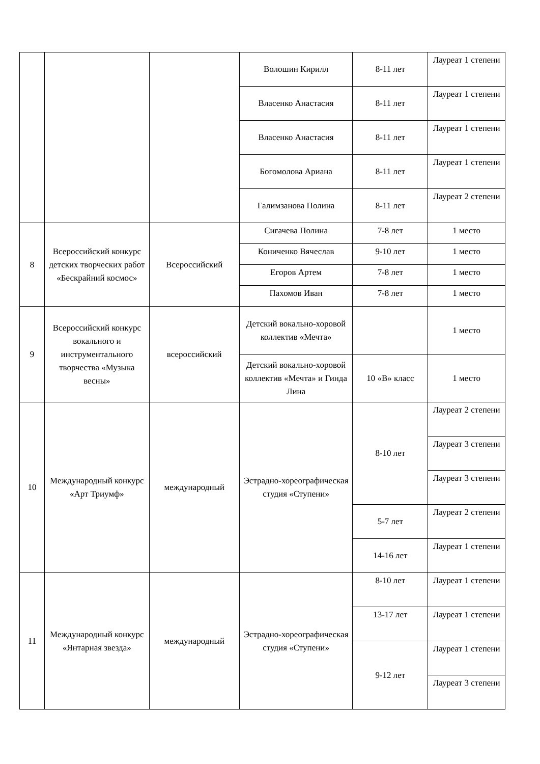| | | | Волошин Кирилл | 8-11 лет | Лауреат 1 степени |
| | | | Власенко Анастасия | 8-11 лет | Лауреат 1 степени |
| | | | Власенко Анастасия | 8-11 лет | Лауреат 1 степени |
| | | | Богомолова Ариана | 8-11 лет | Лауреат 1 степени |
| | | | Галимзанова Полина | 8-11 лет | Лауреат 2 степени |
| 8 | Всероссийский конкурс детских творческих работ «Бескрайний космос» | Всероссийский | Сигачева Полина | 7-8 лет | 1 место |
| | | | Кониченко Вячеслав | 9-10 лет | 1 место |
| | | | Егоров Артем | 7-8 лет | 1 место |
| | | | Пахомов Иван | 7-8 лет | 1 место |
| 9 | Всероссийский конкурс вокального и инструментального творчества «Музыка весны» | всероссийский | Детский вокально-хоровой коллектив «Мечта» | | 1 место |
| | | | Детский вокально-хоровой коллектив «Мечта» и Гинда Лина | 10 «В» класс | 1 место |
| 10 | Международный конкурс «Арт Триумф» | международный | Эстрадно-хореографическая студия «Ступени» | 8-10 лет | Лауреат 2 степени |
| | | | | | Лауреат 3 степени |
| | | | | | Лауреат 3 степени |
| | | | | 5-7 лет | Лауреат 2 степени |
| | | | | 14-16 лет | Лауреат 1 степени |
| 11 | Международный конкурс «Янтарная звезда» | международный | Эстрадно-хореографическая студия «Ступени» | 8-10 лет | Лауреат 1 степени |
| | | | | 13-17 лет | Лауреат 1 степени |
| | | | | 9-12 лет | Лауреат 1 степени |
| | | | | | Лауреат 3 степени |